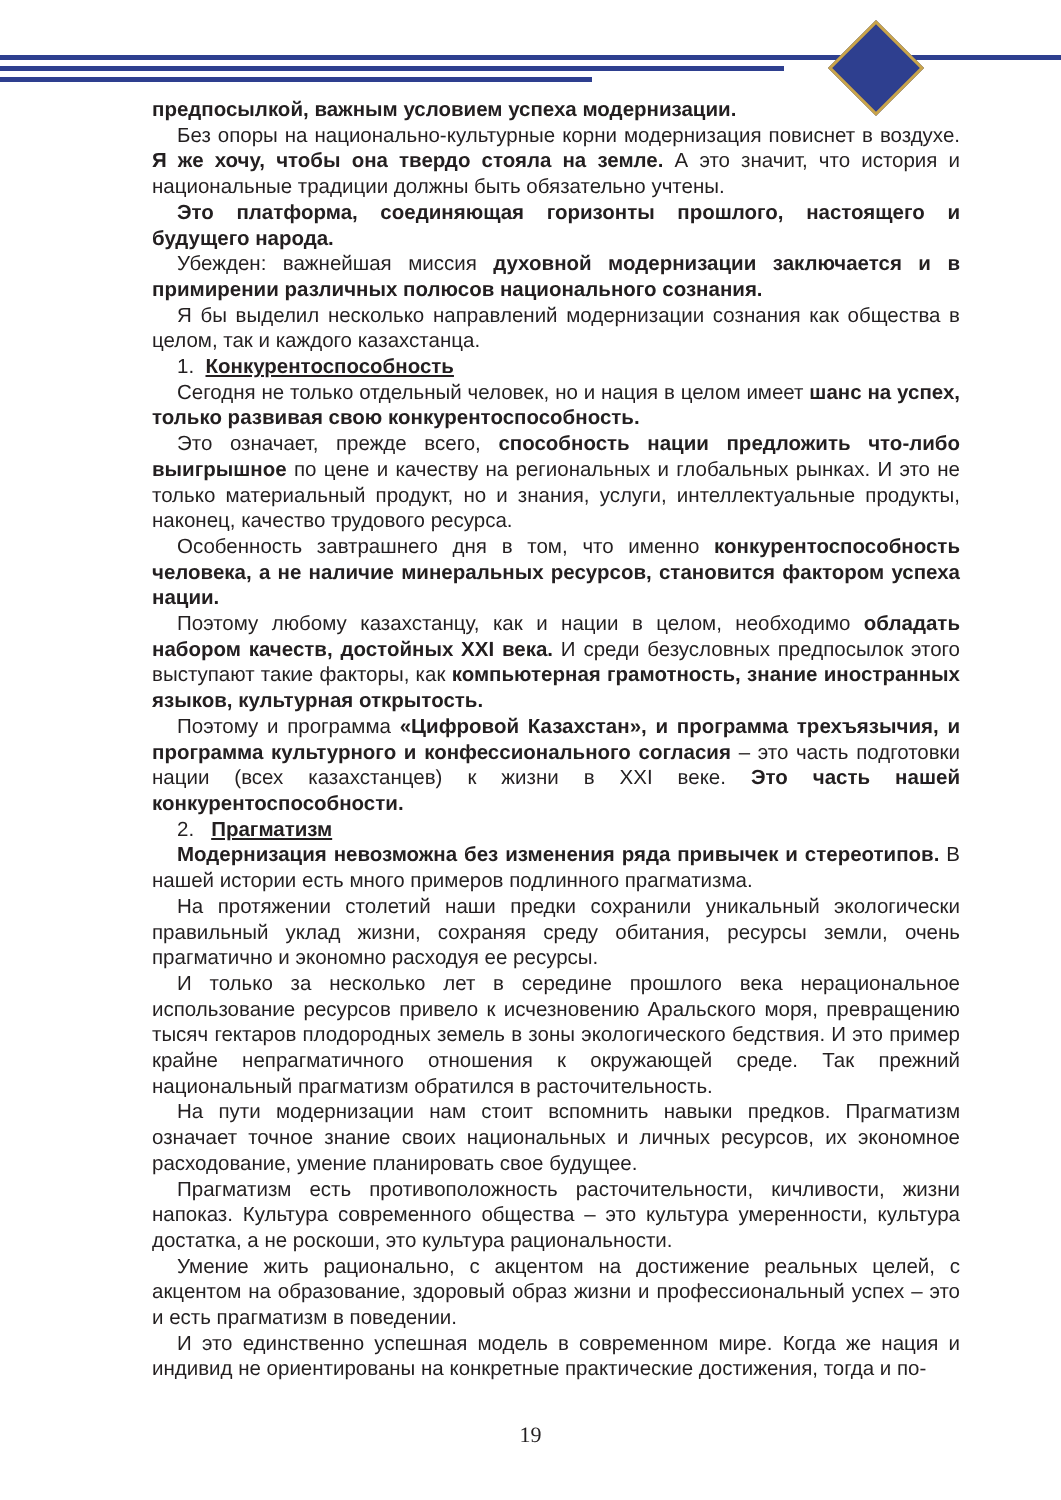предпосылкой, важным условием успеха модернизации.
Без опоры на национально-культурные корни модернизация повиснет в воздухе. Я же хочу, чтобы она твердо стояла на земле. А это значит, что история и национальные традиции должны быть обязательно учтены.
Это платформа, соединяющая горизонты прошлого, настоящего и будущего народа.
Убежден: важнейшая миссия духовной модернизации заключается и в примирении различных полюсов национального сознания.
Я бы выделил несколько направлений модернизации сознания как общества в целом, так и каждого казахстанца.
1. Конкурентоспособность
Сегодня не только отдельный человек, но и нация в целом имеет шанс на успех, только развивая свою конкурентоспособность.
Это означает, прежде всего, способность нации предложить что-либо выигрышное по цене и качеству на региональных и глобальных рынках. И это не только материальный продукт, но и знания, услуги, интеллектуальные продукты, наконец, качество трудового ресурса.
Особенность завтрашнего дня в том, что именно конкурентоспособность человека, а не наличие минеральных ресурсов, становится фактором успеха нации.
Поэтому любому казахстанцу, как и нации в целом, необходимо обладать набором качеств, достойных XXI века. И среди безусловных предпосылок этого выступают такие факторы, как компьютерная грамотность, знание иностранных языков, культурная открытость.
Поэтому и программа «Цифровой Казахстан», и программа трехъязычия, и программа культурного и конфессионального согласия – это часть подготовки нации (всех казахстанцев) к жизни в XXI веке. Это часть нашей конкурентоспособности.
2. Прагматизм
Модернизация невозможна без изменения ряда привычек и стереотипов. В нашей истории есть много примеров подлинного прагматизма.
На протяжении столетий наши предки сохранили уникальный экологически правильный уклад жизни, сохраняя среду обитания, ресурсы земли, очень прагматично и экономно расходуя ее ресурсы.
И только за несколько лет в середине прошлого века нерациональное использование ресурсов привело к исчезновению Аральского моря, превращению тысяч гектаров плодородных земель в зоны экологического бедствия. И это пример крайне непрагматичного отношения к окружающей среде. Так прежний национальный прагматизм обратился в расточительность.
На пути модернизации нам стоит вспомнить навыки предков. Прагматизм означает точное знание своих национальных и личных ресурсов, их экономное расходование, умение планировать свое будущее.
Прагматизм есть противоположность расточительности, кичливости, жизни напоказ. Культура современного общества – это культура умеренности, культура достатка, а не роскоши, это культура рациональности.
Умение жить рационально, с акцентом на достижение реальных целей, с акцентом на образование, здоровый образ жизни и профессиональный успех – это и есть прагматизм в поведении.
И это единственно успешная модель в современном мире. Когда же нация и индивид не ориентированы на конкретные практические достижения, тогда и по-
19